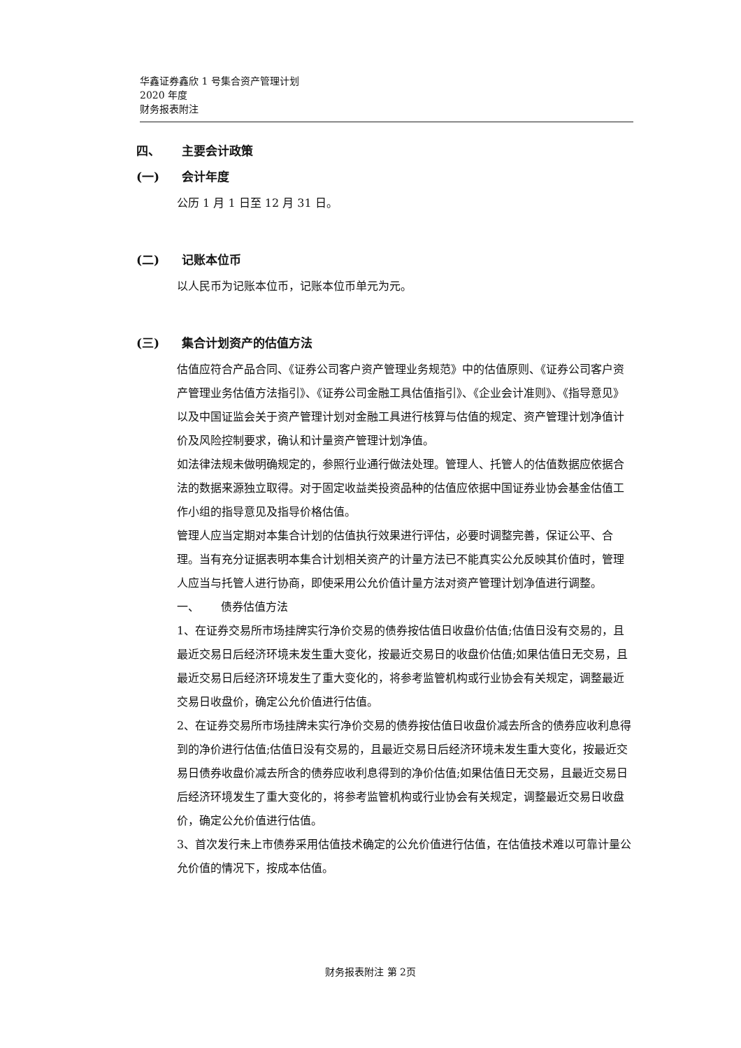华鑫证券鑫欣 1 号集合资产管理计划
2020 年度
财务报表附注
四、 主要会计政策
(一) 会计年度
公历 1 月 1 日至 12 月 31 日。
(二) 记账本位币
以人民币为记账本位币，记账本位币单元为元。
(三) 集合计划资产的估值方法
估值应符合产品合同、《证券公司客户资产管理业务规范》中的估值原则、《证券公司客户资产管理业务估值方法指引》、《证券公司金融工具估值指引》、《企业会计准则》、《指导意见》以及中国证监会关于资产管理计划对金融工具进行核算与估值的规定、资产管理计划净值计价及风险控制要求，确认和计量资产管理计划净值。
如法律法规未做明确规定的，参照行业通行做法处理。管理人、托管人的估值数据应依据合法的数据来源独立取得。对于固定收益类投资品种的估值应依据中国证券业协会基金估值工作小组的指导意见及指导价格估值。
管理人应当定期对本集合计划的估值执行效果进行评估，必要时调整完善，保证公平、合理。当有充分证据表明本集合计划相关资产的计量方法已不能真实公允反映其价值时，管理人应当与托管人进行协商，即使采用公允价值计量方法对资产管理计划净值进行调整。
一、 债券估值方法
1、在证券交易所市场挂牌实行净价交易的债券按估值日收盘价估值;估值日没有交易的，且最近交易日后经济环境未发生重大变化，按最近交易日的收盘价估值;如果估值日无交易，且最近交易日后经济环境发生了重大变化的，将参考监管机构或行业协会有关规定，调整最近交易日收盘价，确定公允价值进行估值。
2、在证券交易所市场挂牌未实行净价交易的债券按估值日收盘价减去所含的债券应收利息得到的净价进行估值;估值日没有交易的，且最近交易日后经济环境未发生重大变化，按最近交易日债券收盘价减去所含的债券应收利息得到的净价估值;如果估值日无交易，且最近交易日后经济环境发生了重大变化的，将参考监管机构或行业协会有关规定，调整最近交易日收盘价，确定公允价值进行估值。
3、首次发行未上市债券采用估值技术确定的公允价值进行估值，在估值技术难以可靠计量公允价值的情况下，按成本估值。
财务报表附注 第 2页